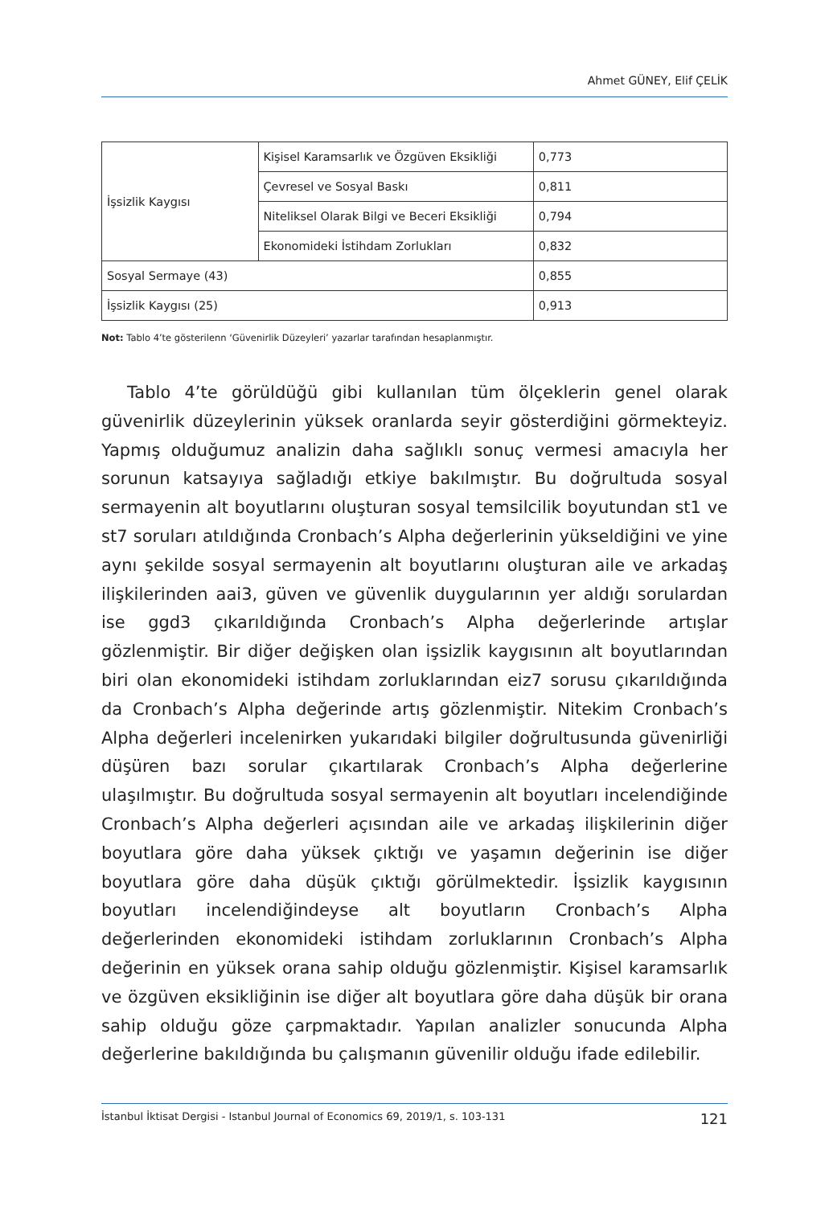Ahmet GÜNEY, Elif ÇELİK
| İşsizlik Kaygısı | Kişisel Karamsarlık ve Özgüven Eksikliği | 0,773 |
| | Çevresel ve Sosyal Baskı | 0,811 |
| | Niteliksel Olarak Bilgi ve Beceri Eksikliği | 0,794 |
| | Ekonomideki İstihdam Zorlukları | 0,832 |
| Sosyal Sermaye (43) | | 0,855 |
| İşsizlik Kaygısı (25) | | 0,913 |
Not: Tablo 4’te gösterilenn ‘Güvenirlik Düzeyleri’ yazarlar tarafından hesaplanmıştır.
Tablo 4’te görüldüğü gibi kullanılan tüm ölçeklerin genel olarak güvenirlik düzeylerinin yüksek oranlarda seyir gösterdiğini görmekteyiz. Yapmış olduğumuz analizin daha sağlıklı sonuç vermesi amacıyla her sorunun katsayıya sağladığı etkiye bakılmıştır. Bu doğrultuda sosyal sermayenin alt boyutlarını oluşturan sosyal temsilcilik boyutundan st1 ve st7 soruları atıldığında Cronbach’s Alpha değerlerinin yükseldiğini ve yine aynı şekilde sosyal sermayenin alt boyutlarını oluşturan aile ve arkadaş ilişkilerinden aai3, güven ve güvenlik duygularının yer aldığı sorulardan ise ggd3 çıkarıldığında Cronbach’s Alpha değerlerinde artışlar gözlenmiştir. Bir diğer değişken olan işsizlik kaygısının alt boyutlarından biri olan ekonomideki istihdam zorluklarından eiz7 sorusu çıkarıldığında da Cronbach’s Alpha değerinde artış gözlenmiştir. Nitekim Cronbach’s Alpha değerleri incelenirken yukarıdaki bilgiler doğrultusunda güvenirliği düşüren bazı sorular çıkartılarak Cronbach’s Alpha değerlerine ulaşılmıştır. Bu doğrultuda sosyal sermayenin alt boyutları incelendiğinde Cronbach’s Alpha değerleri açısından aile ve arkadaş ilişkilerinin diğer boyutlara göre daha yüksek çıktığı ve yaşamın değerinin ise diğer boyutlara göre daha düşük çıktığı görülmektedir. İşsizlik kaygısının boyutları incelendiğindeyse alt boyutların Cronbach’s Alpha değerlerinden ekonomideki istihdam zorluklarının Cronbach’s Alpha değerinin en yüksek orana sahip olduğu gözlenmiştir. Kişisel karamsarlık ve özgüven eksikliğinin ise diğer alt boyutlara göre daha düşük bir orana sahip olduğu göze çarpmaktadır. Yapılan analizler sonucunda Alpha değerlerine bakıldığında bu çalışmanın güvenilir olduğu ifade edilebilir.
İstanbul İktisat Dergisi - Istanbul Journal of Economics 69, 2019/1, s. 103-131 121